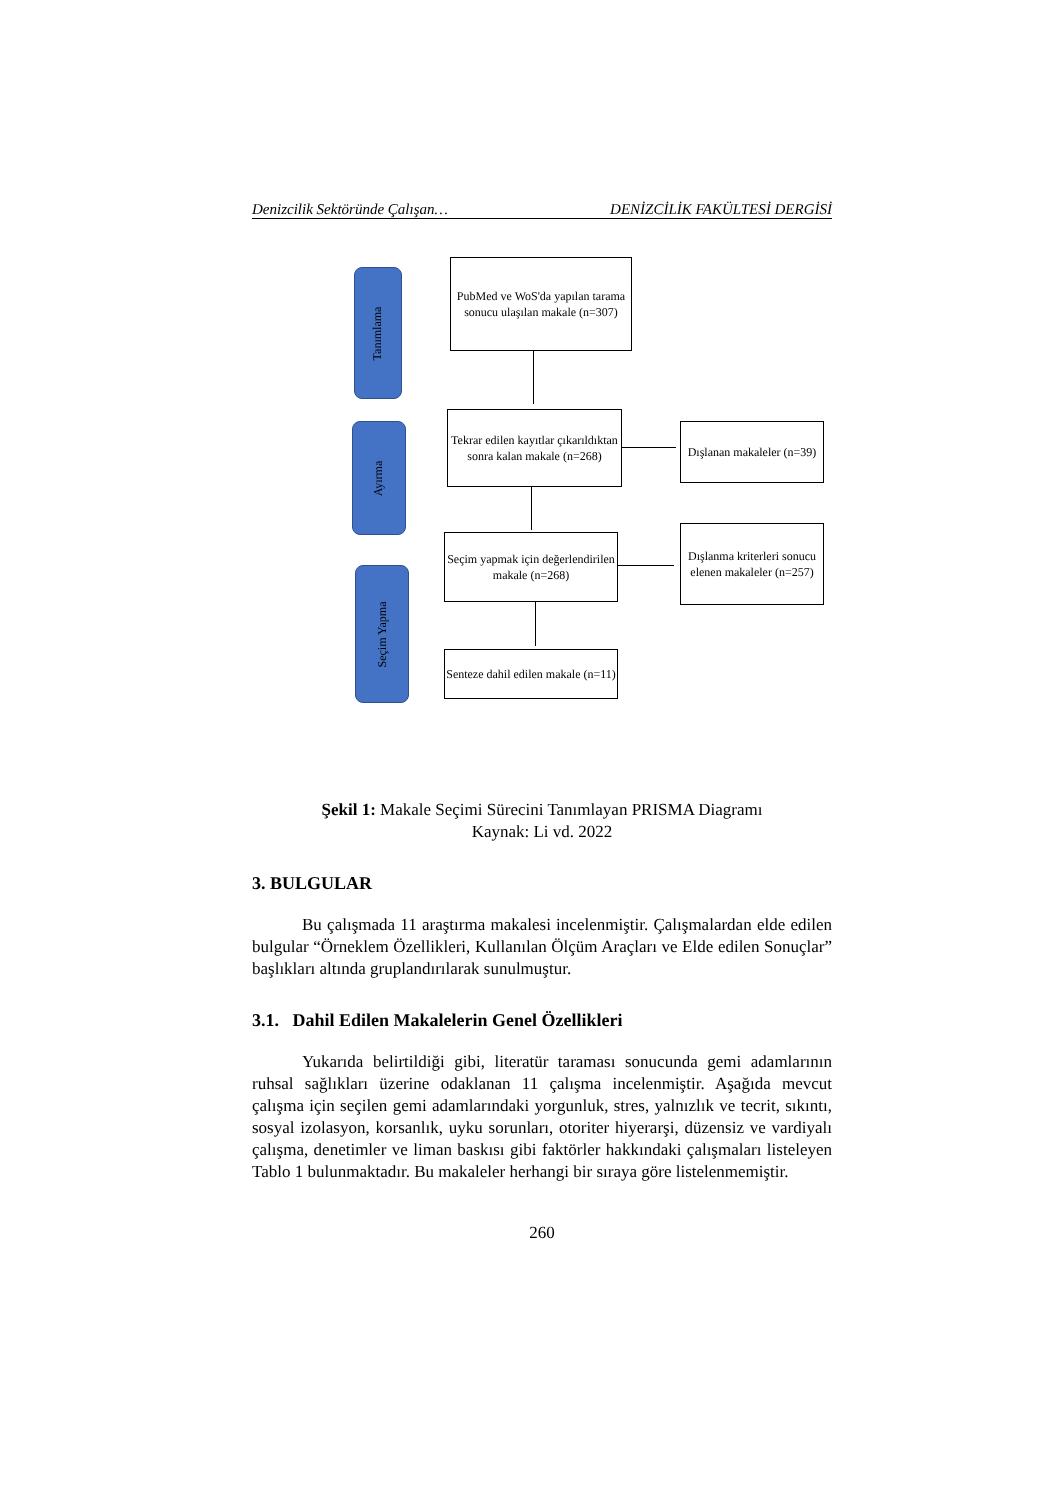Denizcilik Sektöründe Çalışan… DENİZCİLİK FAKÜLTESİ DERGİSİ
Tanımlama
Ayırma
Seçim Yapma
PubMed ve WoS'da yapılan tarama sonucu ulaşılan makale (n=307)
Tekrar edilen kayıtlar çıkarıldıktan sonra kalan makale (n=268)
Dışlanan makaleler (n=39)
Seçim yapmak için değerlendirilen makale (n=268)
Dışlanma kriterleri sonucu elenen makaleler (n=257)
Senteze dahil edilen makale (n=11)
Şekil 1: Makale Seçimi Sürecini Tanımlayan PRISMA Diagramı
Kaynak: Li vd. 2022
3. BULGULAR
Bu çalışmada 11 araştırma makalesi incelenmiştir. Çalışmalardan elde edilen bulgular “Örneklem Özellikleri, Kullanılan Ölçüm Araçları ve Elde edilen Sonuçlar” başlıkları altında gruplandırılarak sunulmuştur.
3.1. Dahil Edilen Makalelerin Genel Özellikleri
Yukarıda belirtildiği gibi, literatür taraması sonucunda gemi adamlarının ruhsal sağlıkları üzerine odaklanan 11 çalışma incelenmiştir. Aşağıda mevcut çalışma için seçilen gemi adamlarındaki yorgunluk, stres, yalnızlık ve tecrit, sıkıntı, sosyal izolasyon, korsanlık, uyku sorunları, otoriter hiyerarşi, düzensiz ve vardiyalı çalışma, denetimler ve liman baskısı gibi faktörler hakkındaki çalışmaları listeleyen Tablo 1 bulunmaktadır. Bu makaleler herhangi bir sıraya göre listelenmemiştir.
260